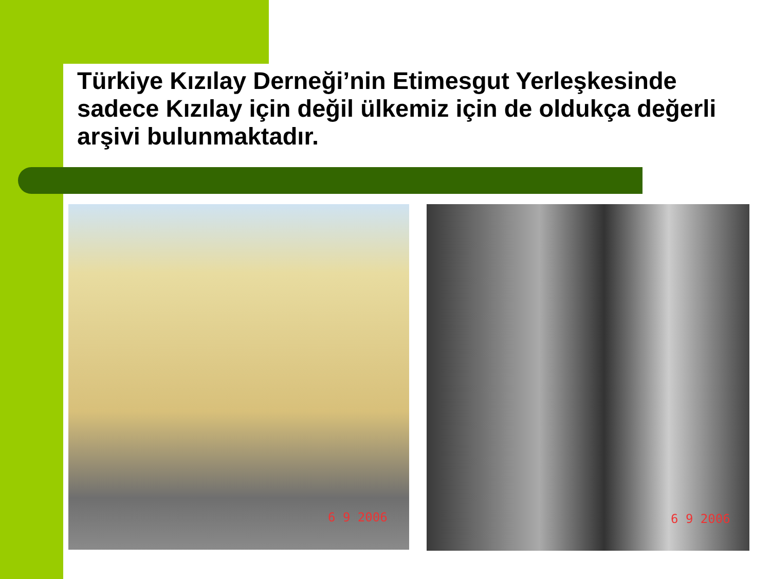Türkiye Kızılay Derneği’nin Etimesgut Yerleşkesinde sadece Kızılay için değil ülkemiz için de oldukça değerli arşivi bulunmaktadır.
6 9 2006 6 9 2006